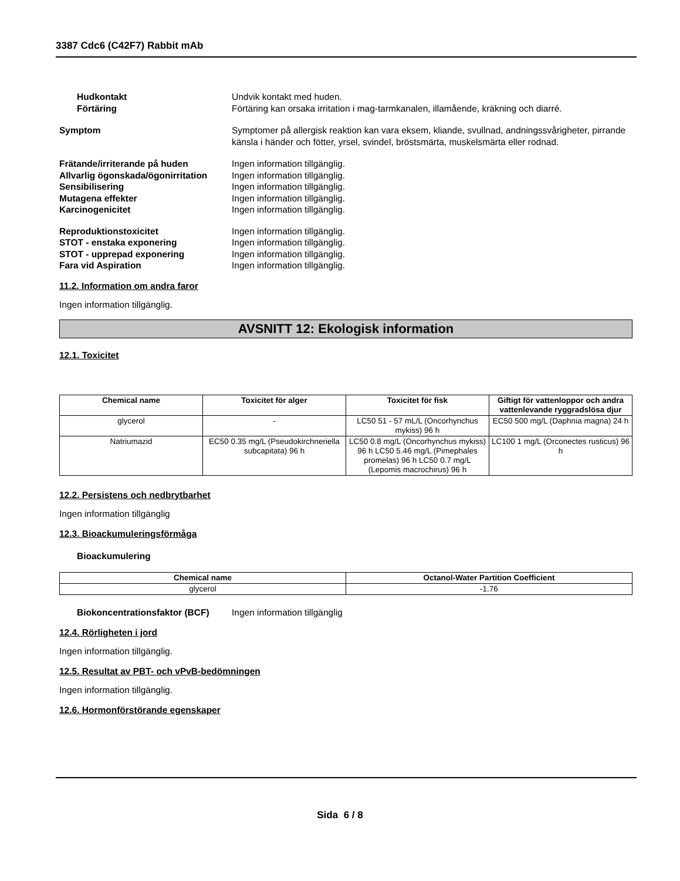3387 Cdc6 (C42F7) Rabbit mAb
Hudkontakt Undvik kontakt med huden.
Förtäring Förtäring kan orsaka irritation i mag-tarmkanalen, illamående, kräkning och diarré.
Symptom Symptomer på allergisk reaktion kan vara eksem, kliande, svullnad, andningssvårigheter, pirrande känsla i händer och fötter, yrsel, svindel, bröstsmärta, muskelsmärta eller rodnad.
Frätande/irriterande på huden Ingen information tillgänglig.
Allvarlig ögonskada/ögonirritation
Ingen information tillgänglig.
Sensibilisering Ingen information tillgänglig.
Mutagena effekter Ingen information tillgänglig.
Karcinogenicitet Ingen information tillgänglig.
Reproduktionstoxicitet Ingen information tillgänglig.
STOT - enstaka exponering Ingen information tillgänglig.
STOT - upprepad exponering Ingen information tillgänglig.
Fara vid Aspiration Ingen information tillgänglig.
11.2. Information om andra faror
Ingen information tillgänglig.
AVSNITT 12: Ekologisk information
12.1. Toxicitet
| Chemical name | Toxicitet för alger | Toxicitet för fisk | Giftigt för vattenloppor och andra vattenlevande ryggradslösa djur |
| --- | --- | --- | --- |
| glycerol | - | LC50 51 - 57 mL/L (Oncorhynchus mykiss) 96 h | EC50 500 mg/L (Daphnia magna) 24 h |
| Natriumazid | EC50 0.35 mg/L (Pseudokirchneriella subcapitata) 96 h | LC50 0.8 mg/L (Oncorhynchus mykiss) 96 h LC50 5.46 mg/L (Pimephales promelas) 96 h LC50 0.7 mg/L (Lepomis macrochirus) 96 h | LC100 1 mg/L (Orconectes rusticus) 96 h |
12.2. Persistens och nedbrytbarhet
Ingen information tillgänglig
12.3. Bioackumuleringsförmåga
Bioackumulering
| Chemical name | Octanol-Water Partition Coefficient |
| --- | --- |
| glycerol | -1.76 |
Biokoncentrationsfaktor (BCF)
Ingen information tillgänglig
12.4. Rörligheten i jord
Ingen information tillgänglig.
12.5. Resultat av PBT- och vPvB-bedömningen
Ingen information tillgänglig.
12.6. Hormonförstörande egenskaper
Sida 6 / 8